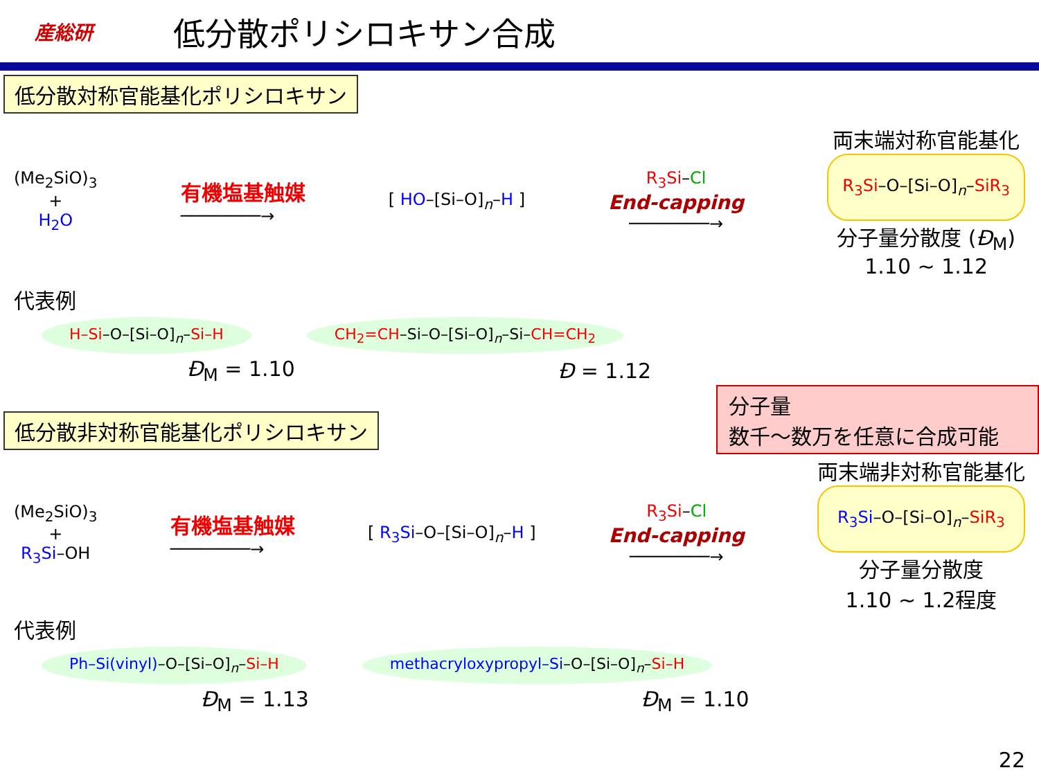産総研
低分散ポリシロキサン合成
低分散対称官能基化ポリシロキサン
(Me<sub>2</sub>SiO)<sub>3</sub>
+
H<sub>2</sub>O
有機塩基触媒
────────→
[ HO–[Si–O]<sub>n</sub>–H ]
R<sub>3</sub>Si–Cl
End-capping
────────→
両末端対称官能基化
R<sub>3</sub>Si–O–[Si–O]<sub>n</sub>–SiR<sub>3</sub>
分子量分散度 (Đ<sub>M</sub>)
1.10 ~ 1.12
代表例
H–Si–O–[Si–O]<sub>n</sub>–Si–H CH<sub>2</sub>=CH–Si–O–[Si–O]<sub>n</sub>–Si–CH=CH<sub>2</sub>
Đ<sub>M</sub> = 1.10 Đ = 1.12
低分散非対称官能基化ポリシロキサン
分子量
数千～数万を任意に合成可能
(Me<sub>2</sub>SiO)<sub>3</sub>
+
R<sub>3</sub>Si–OH
有機塩基触媒
────────→
[ R<sub>3</sub>Si–O–[Si–O]<sub>n</sub>–H ]
R<sub>3</sub>Si–Cl
End-capping
────────→
両末端非対称官能基化
R<sub>3</sub>Si–O–[Si–O]<sub>n</sub>–SiR<sub>3</sub>
分子量分散度
1.10 ~ 1.2程度
代表例
Ph–Si(vinyl)–O–[Si–O]<sub>n</sub>–Si–H
methacryloxypropyl–Si–O–[Si–O]<sub>n</sub>–Si–H
Đ<sub>M</sub> = 1.13 Đ<sub>M</sub> = 1.10
22